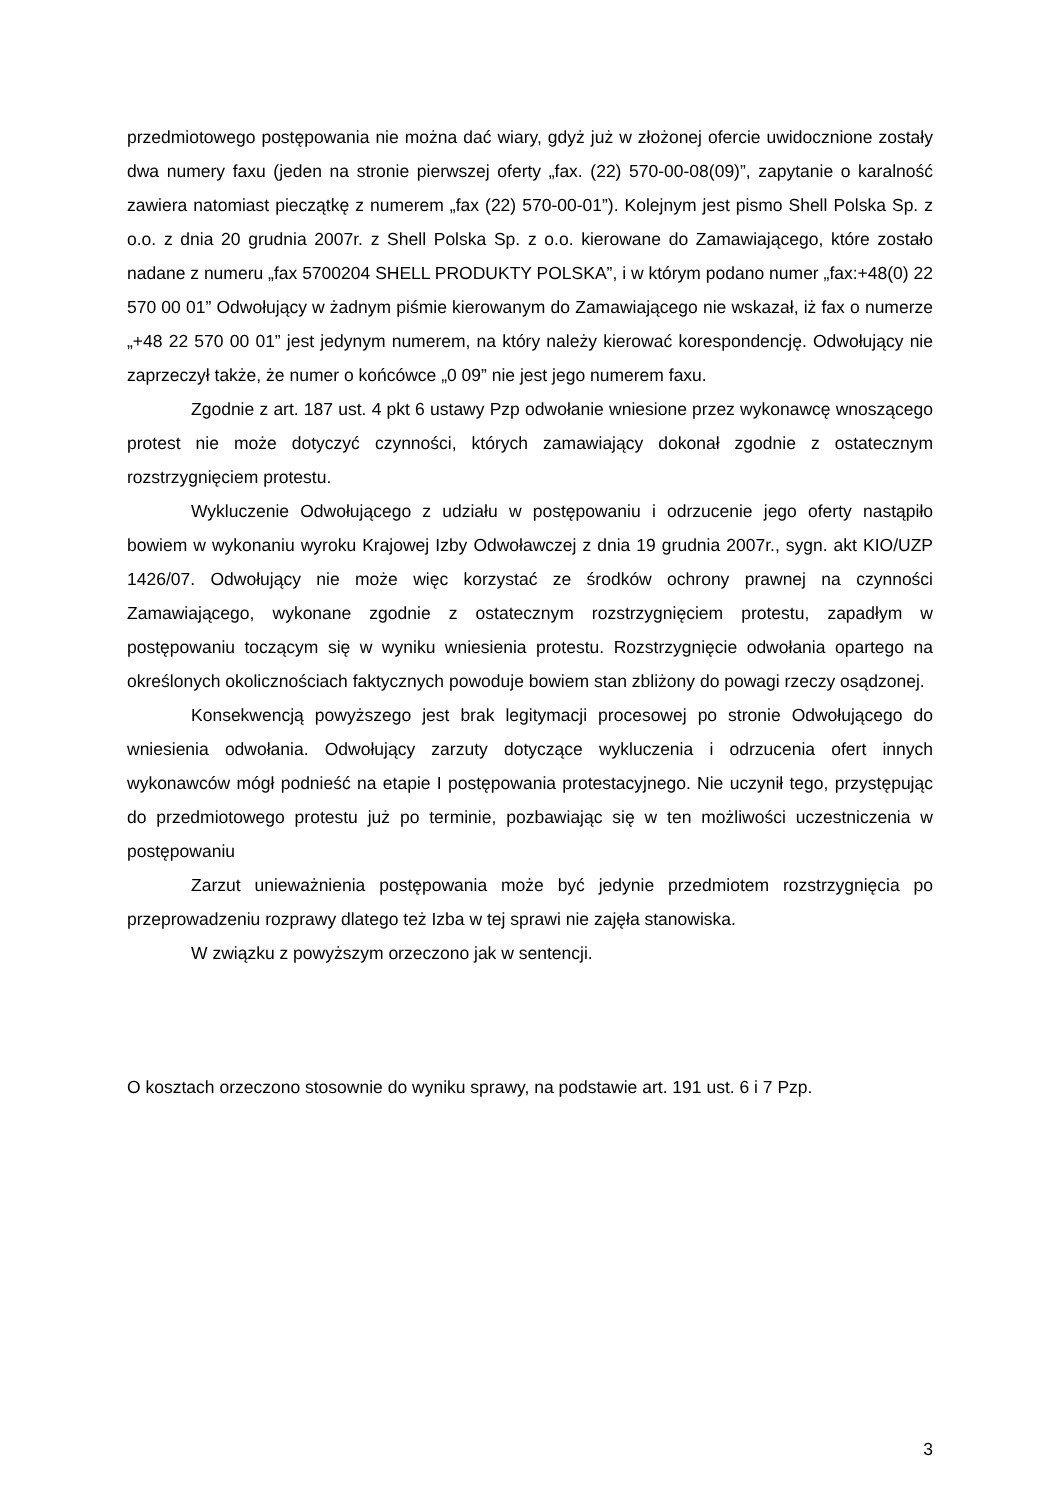przedmiotowego postępowania nie można dać wiary, gdyż już w złożonej ofercie uwidocznione zostały dwa numery faxu (jeden na stronie pierwszej oferty „fax. (22) 570-00-08(09)”, zapytanie o karalność zawiera natomiast pieczątkę z numerem „fax (22) 570-00-01”). Kolejnym jest pismo Shell Polska Sp. z o.o. z dnia 20 grudnia 2007r. z Shell Polska Sp. z o.o. kierowane do Zamawiającego, które zostało nadane z numeru „fax 5700204 SHELL PRODUKTY POLSKA”, i w którym podano numer „fax:+48(0) 22 570 00 01” Odwołujący w żadnym piśmie kierowanym do Zamawiającego nie wskazał, iż fax o numerze „+48 22 570 00 01” jest jedynym numerem, na który należy kierować korespondencję. Odwołujący nie zaprzeczył także, że numer o końcówce „0 09” nie jest jego numerem faxu.
Zgodnie z art. 187 ust. 4 pkt 6 ustawy Pzp odwołanie wniesione przez wykonawcę wnoszącego protest nie może dotyczyć czynności, których zamawiający dokonał zgodnie z ostatecznym rozstrzygnięciem protestu.
Wykluczenie Odwołującego z udziału w postępowaniu i odrzucenie jego oferty nastąpiło bowiem w wykonaniu wyroku Krajowej Izby Odwoławczej z dnia 19 grudnia 2007r., sygn. akt KIO/UZP 1426/07. Odwołujący nie może więc korzystać ze środków ochrony prawnej na czynności Zamawiającego, wykonane zgodnie z ostatecznym rozstrzygnięciem protestu, zapadłym w postępowaniu toczącym się w wyniku wniesienia protestu. Rozstrzygnięcie odwołania opartego na określonych okolicznościach faktycznych powoduje bowiem stan zbliżony do powagi rzeczy osądzonej.
Konsekwencją powyższego jest brak legitymacji procesowej po stronie Odwołującego do wniesienia odwołania. Odwołujący zarzuty dotyczące wykluczenia i odrzucenia ofert innych wykonawców mógł podnieść na etapie I postępowania protestacyjnego. Nie uczynił tego, przystępując do przedmiotowego protestu już po terminie, pozbawiając się w ten możliwości uczestniczenia w postępowaniu
Zarzut unieważnienia postępowania może być jedynie przedmiotem rozstrzygnięcia po przeprowadzeniu rozprawy dlatego też Izba w tej sprawi nie zajęła stanowiska.
W związku z powyższym orzeczono jak w sentencji.
O kosztach orzeczono stosownie do wyniku sprawy, na podstawie art. 191 ust. 6 i 7 Pzp.
3